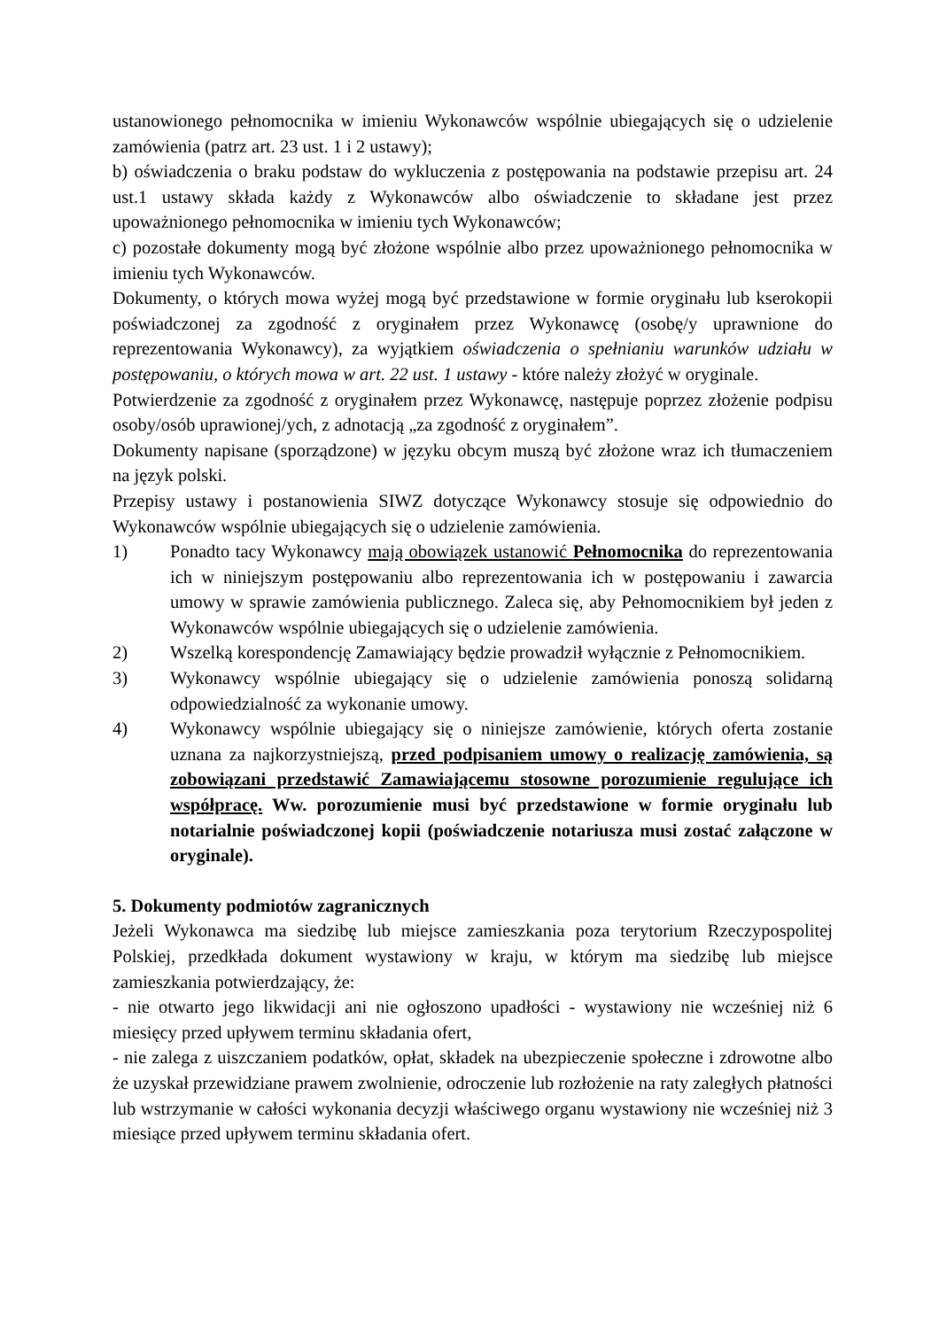ustanowionego pełnomocnika w imieniu Wykonawców wspólnie ubiegających się o udzielenie zamówienia (patrz art. 23 ust. 1 i 2 ustawy);
b) oświadczenia o braku podstaw do wykluczenia z postępowania na podstawie przepisu art. 24 ust.1 ustawy składa każdy z Wykonawców albo oświadczenie to składane jest przez upoważnionego pełnomocnika w imieniu tych Wykonawców;
c) pozostałe dokumenty mogą być złożone wspólnie albo przez upoważnionego pełnomocnika w imieniu tych Wykonawców.
Dokumenty, o których mowa wyżej mogą być przedstawione w formie oryginału lub kserokopii poświadczonej za zgodność z oryginałem przez Wykonawcę (osobę/y uprawnione do reprezentowania Wykonawcy), za wyjątkiem oświadczenia o spełnianiu warunków udziału w postępowaniu, o których mowa w art. 22 ust. 1 ustawy - które należy złożyć w oryginale.
Potwierdzenie za zgodność z oryginałem przez Wykonawcę, następuje poprzez złożenie podpisu osoby/osób uprawionej/ych, z adnotacją „za zgodność z oryginałem”.
Dokumenty napisane (sporządzone) w języku obcym muszą być złożone wraz ich tłumaczeniem na język polski.
Przepisy ustawy i postanowienia SIWZ dotyczące Wykonawcy stosuje się odpowiednio do Wykonawców wspólnie ubiegających się o udzielenie zamówienia.
1) Ponadto tacy Wykonawcy mają obowiązek ustanowić Pełnomocnika do reprezentowania ich w niniejszym postępowaniu albo reprezentowania ich w postępowaniu i zawarcia umowy w sprawie zamówienia publicznego. Zaleca się, aby Pełnomocnikiem był jeden z Wykonawców wspólnie ubiegających się o udzielenie zamówienia.
2) Wszelką korespondencję Zamawiający będzie prowadził wyłącznie z Pełnomocnikiem.
3) Wykonawcy wspólnie ubiegający się o udzielenie zamówienia ponoszą solidarną odpowiedzialność za wykonanie umowy.
4) Wykonawcy wspólnie ubiegający się o niniejsze zamówienie, których oferta zostanie uznana za najkorzystniejszą, przed podpisaniem umowy o realizację zamówienia, są zobowiązani przedstawić Zamawiającemu stosowne porozumienie regulujące ich współpracę. Ww. porozumienie musi być przedstawione w formie oryginału lub notarialnie poświadczonej kopii (poświadczenie notariusza musi zostać załączone w oryginale).
5. Dokumenty podmiotów zagranicznych
Jeżeli Wykonawca ma siedzibę lub miejsce zamieszkania poza terytorium Rzeczypospolitej Polskiej, przedkłada dokument wystawiony w kraju, w którym ma siedzibę lub miejsce zamieszkania potwierdzający, że:
- nie otwarto jego likwidacji ani nie ogłoszono upadłości - wystawiony nie wcześniej niż 6 miesięcy przed upływem terminu składania ofert,
- nie zalega z uiszczaniem podatków, opłat, składek na ubezpieczenie społeczne i zdrowotne albo że uzyskał przewidziane prawem zwolnienie, odroczenie lub rozłożenie na raty zaległych płatności lub wstrzymanie w całości wykonania decyzji właściwego organu wystawiony nie wcześniej niż 3 miesiące przed upływem terminu składania ofert.